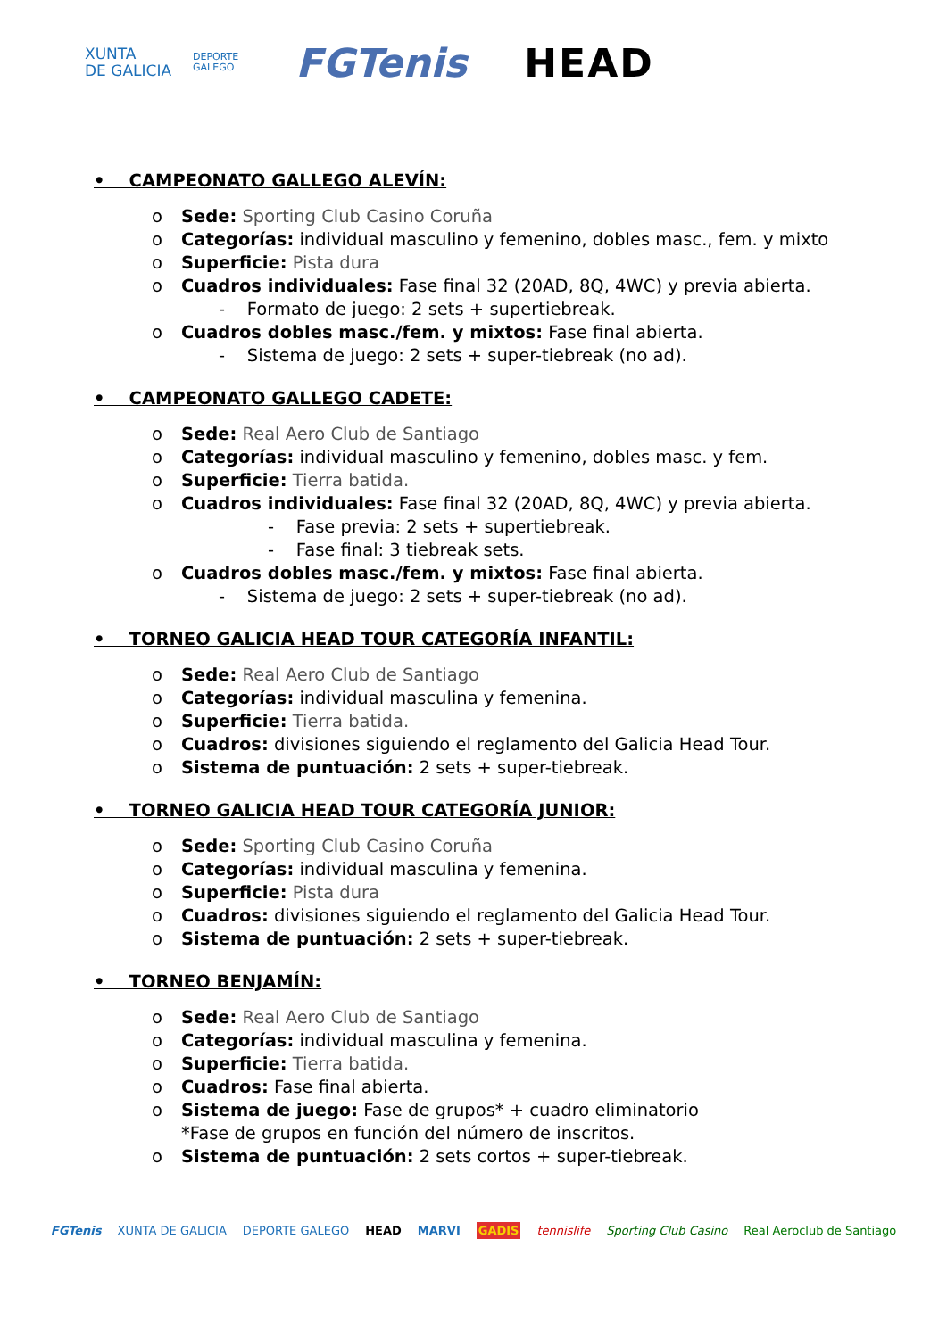XUNTA
DE GALICIA
DEPORTE
GALEGO
FGTenis HEAD
• CAMPEONATO GALLEGO ALEVÍN:
o Sede: Sporting Club Casino Coruña
o Categorías: individual masculino y femenino, dobles masc., fem. y mixto
o Superficie: Pista dura
o Cuadros individuales: Fase final 32 (20AD, 8Q, 4WC) y previa abierta.
- Formato de juego: 2 sets + supertiebreak.
o Cuadros dobles masc./fem. y mixtos: Fase final abierta.
- Sistema de juego: 2 sets + super-tiebreak (no ad).
• CAMPEONATO GALLEGO CADETE:
o Sede: Real Aero Club de Santiago
o Categorías: individual masculino y femenino, dobles masc. y fem.
o Superficie: Tierra batida.
o Cuadros individuales: Fase final 32 (20AD, 8Q, 4WC) y previa abierta.
- Fase previa: 2 sets + supertiebreak.
- Fase final: 3 tiebreak sets.
o Cuadros dobles masc./fem. y mixtos: Fase final abierta.
- Sistema de juego: 2 sets + super-tiebreak (no ad).
• TORNEO GALICIA HEAD TOUR CATEGORÍA INFANTIL:
o Sede: Real Aero Club de Santiago
o Categorías: individual masculina y femenina.
o Superficie: Tierra batida.
o Cuadros: divisiones siguiendo el reglamento del Galicia Head Tour.
o Sistema de puntuación: 2 sets + super-tiebreak.
• TORNEO GALICIA HEAD TOUR CATEGORÍA JUNIOR:
o Sede: Sporting Club Casino Coruña
o Categorías: individual masculina y femenina.
o Superficie: Pista dura
o Cuadros: divisiones siguiendo el reglamento del Galicia Head Tour.
o Sistema de puntuación: 2 sets + super-tiebreak.
• TORNEO BENJAMÍN:
o Sede: Real Aero Club de Santiago
o Categorías: individual masculina y femenina.
o Superficie: Tierra batida.
o Cuadros: Fase final abierta.
o Sistema de juego: Fase de grupos* + cuadro eliminatorio
*Fase de grupos en función del número de inscritos.
o Sistema de puntuación: 2 sets cortos + super-tiebreak.
FGTenis XUNTA DE GALICIA DEPORTE GALEGO HEAD MARVI GADIS tennislife Sporting Club Casino Real Aeroclub de Santiago